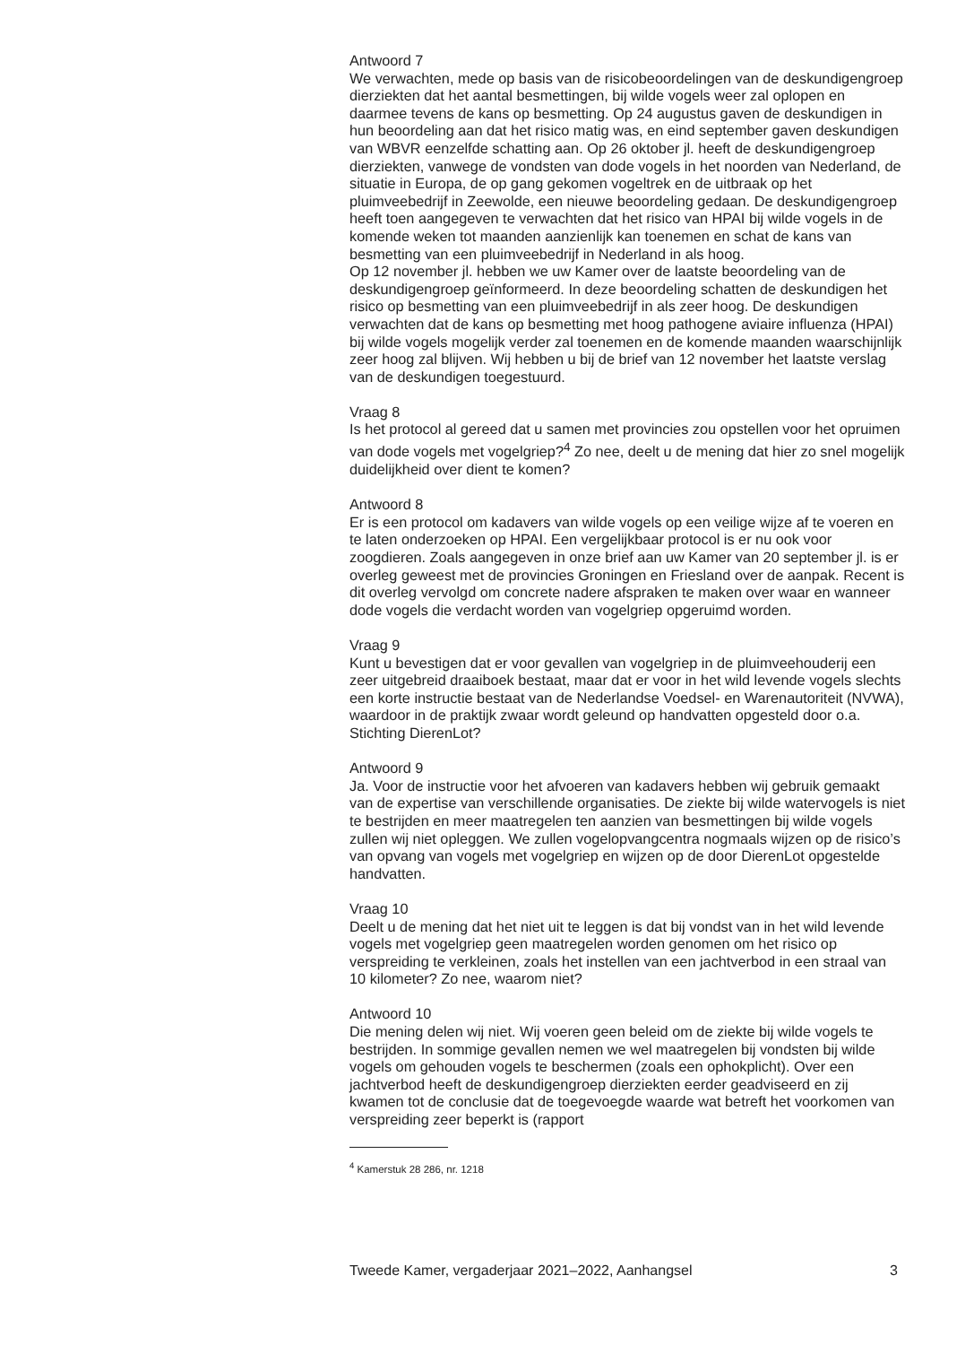Antwoord 7
We verwachten, mede op basis van de risicobeoordelingen van de deskundigengroep dierziekten dat het aantal besmettingen, bij wilde vogels weer zal oplopen en daarmee tevens de kans op besmetting. Op 24 augustus gaven de deskundigen in hun beoordeling aan dat het risico matig was, en eind september gaven deskundigen van WBVR eenzelfde schatting aan. Op 26 oktober jl. heeft de deskundigengroep dierziekten, vanwege de vondsten van dode vogels in het noorden van Nederland, de situatie in Europa, de op gang gekomen vogeltrek en de uitbraak op het pluimveebedrijf in Zeewolde, een nieuwe beoordeling gedaan. De deskundigengroep heeft toen aangegeven te verwachten dat het risico van HPAI bij wilde vogels in de komende weken tot maanden aanzienlijk kan toenemen en schat de kans van besmetting van een pluimveebedrijf in Nederland in als hoog.
Op 12 november jl. hebben we uw Kamer over de laatste beoordeling van de deskundigengroep geïnformeerd. In deze beoordeling schatten de deskundigen het risico op besmetting van een pluimveebedrijf in als zeer hoog. De deskundigen verwachten dat de kans op besmetting met hoog pathogene aviaire influenza (HPAI) bij wilde vogels mogelijk verder zal toenemen en de komende maanden waarschijnlijk zeer hoog zal blijven. Wij hebben u bij de brief van 12 november het laatste verslag van de deskundigen toegestuurd.
Vraag 8
Is het protocol al gereed dat u samen met provincies zou opstellen voor het opruimen van dode vogels met vogelgriep?<sup>4</sup> Zo nee, deelt u de mening dat hier zo snel mogelijk duidelijkheid over dient te komen?
Antwoord 8
Er is een protocol om kadavers van wilde vogels op een veilige wijze af te voeren en te laten onderzoeken op HPAI. Een vergelijkbaar protocol is er nu ook voor zoogdieren. Zoals aangegeven in onze brief aan uw Kamer van 20 september jl. is er overleg geweest met de provincies Groningen en Friesland over de aanpak. Recent is dit overleg vervolgd om concrete nadere afspraken te maken over waar en wanneer dode vogels die verdacht worden van vogelgriep opgeruimd worden.
Vraag 9
Kunt u bevestigen dat er voor gevallen van vogelgriep in de pluimveehouderij een zeer uitgebreid draaiboek bestaat, maar dat er voor in het wild levende vogels slechts een korte instructie bestaat van de Nederlandse Voedsel- en Warenautoriteit (NVWA), waardoor in de praktijk zwaar wordt geleund op handvatten opgesteld door o.a. Stichting DierenLot?
Antwoord 9
Ja. Voor de instructie voor het afvoeren van kadavers hebben wij gebruik gemaakt van de expertise van verschillende organisaties. De ziekte bij wilde watervogels is niet te bestrijden en meer maatregelen ten aanzien van besmettingen bij wilde vogels zullen wij niet opleggen. We zullen vogelopvangcentra nogmaals wijzen op de risico’s van opvang van vogels met vogelgriep en wijzen op de door DierenLot opgestelde handvatten.
Vraag 10
Deelt u de mening dat het niet uit te leggen is dat bij vondst van in het wild levende vogels met vogelgriep geen maatregelen worden genomen om het risico op verspreiding te verkleinen, zoals het instellen van een jachtverbod in een straal van 10 kilometer? Zo nee, waarom niet?
Antwoord 10
Die mening delen wij niet. Wij voeren geen beleid om de ziekte bij wilde vogels te bestrijden. In sommige gevallen nemen we wel maatregelen bij vondsten bij wilde vogels om gehouden vogels te beschermen (zoals een ophokplicht). Over een jachtverbod heeft de deskundigengroep dierziekten eerder geadviseerd en zij kwamen tot de conclusie dat de toegevoegde waarde wat betreft het voorkomen van verspreiding zeer beperkt is (rapport
<sup>4</sup> Kamerstuk 28 286, nr. 1218
Tweede Kamer, vergaderjaar 2021–2022, Aanhangsel 3